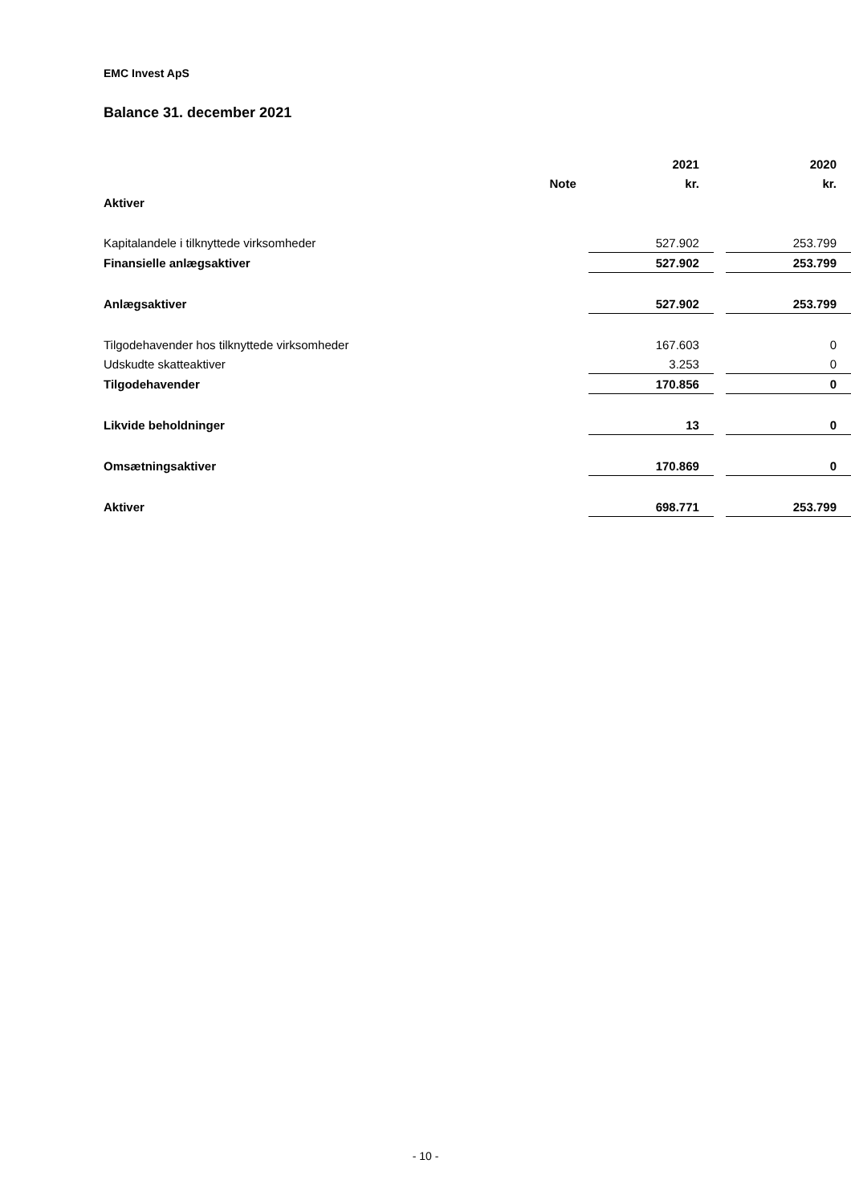EMC Invest ApS
Balance 31. december 2021
| | | | 2021 | | 2020 |
| --- | --- | --- | --- | --- | --- |
| | Note | | kr. | | kr. |
| Aktiver | | | | | |
| Kapitalandele i tilknyttede virksomheder | | | 527.902 | | 253.799 |
| Finansielle anlægsaktiver | | | 527.902 | | 253.799 |
| Anlægsaktiver | | | 527.902 | | 253.799 |
| Tilgodehavender hos tilknyttede virksomheder | | | 167.603 | | 0 |
| Udskudte skatteaktiver | | | 3.253 | | 0 |
| Tilgodehavender | | | 170.856 | | 0 |
| Likvide beholdninger | | | 13 | | 0 |
| Omsætningsaktiver | | | 170.869 | | 0 |
| Aktiver | | | 698.771 | | 253.799 |
- 10 -